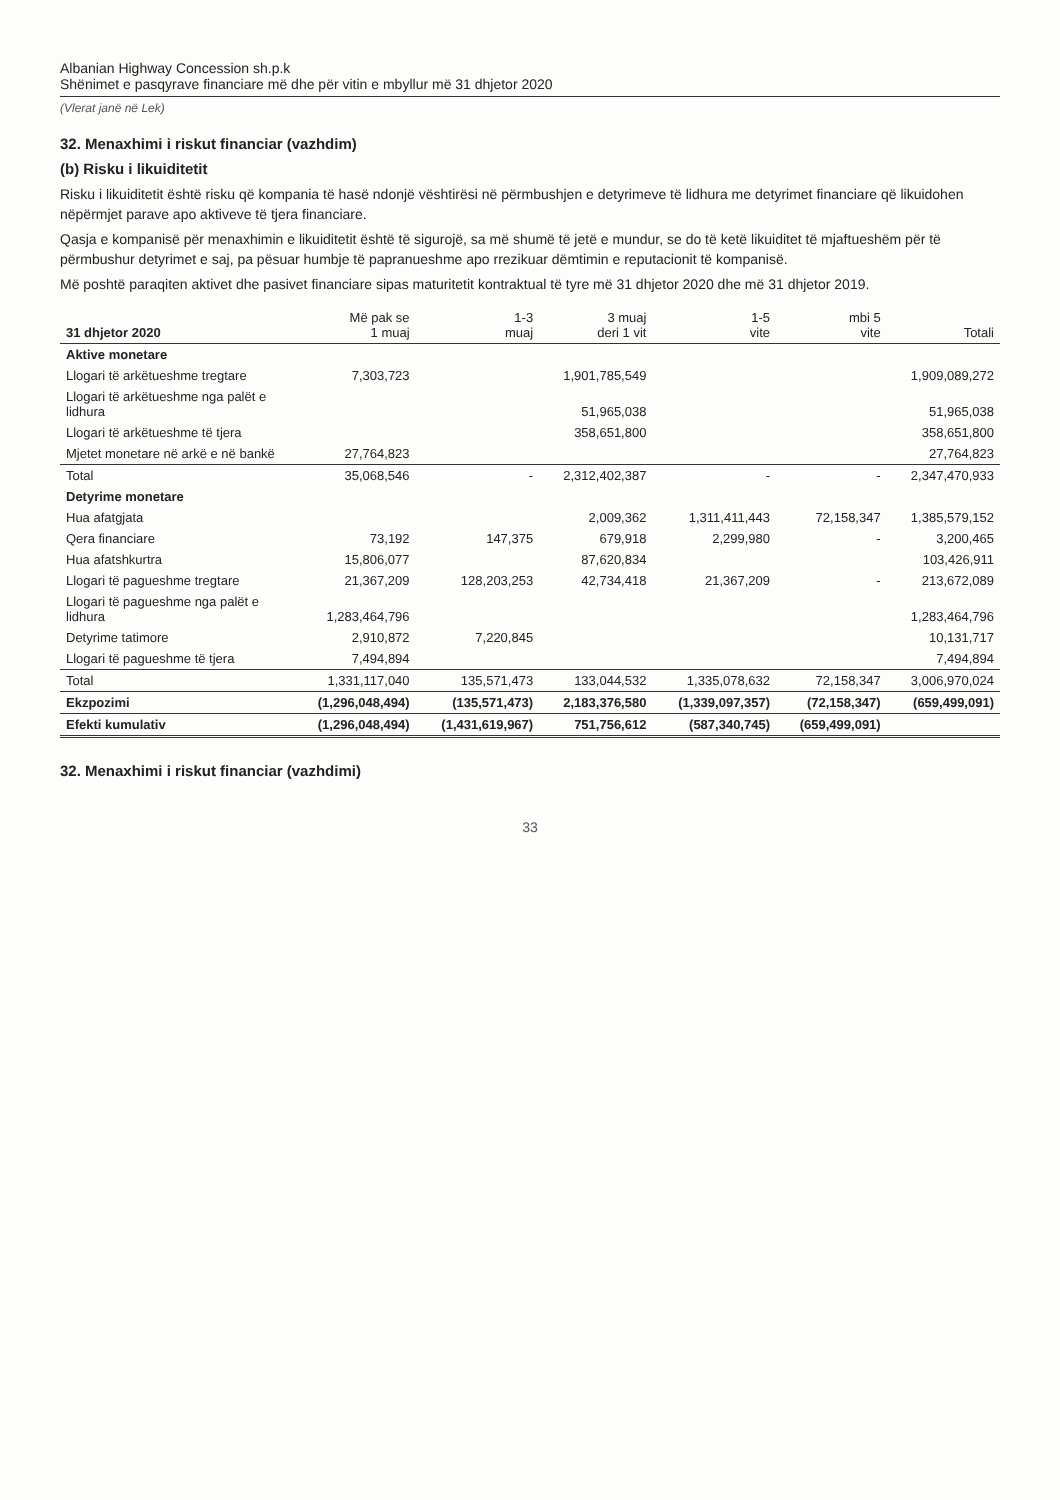Albanian Highway Concession sh.p.k
Shënimet e pasqyrave financiare më dhe për vitin e mbyllur më 31 dhjetor 2020
(Vlerat janë në Lek)
32. Menaxhimi i riskut financiar (vazhdim)
(b) Risku i likuiditetit
Risku i likuiditetit është risku që kompania të hasë ndonjë vështirësi në përmbushjen e detyrimeve të lidhura me detyrimet financiare që likuidohen nëpërmjet parave apo aktiveve të tjera financiare.
Qasja e kompanisë për menaxhimin e likuiditetit është të sigurojë, sa më shumë të jetë e mundur, se do të ketë likuiditet të mjaftueshëm për të përmbushur detyrimet e saj, pa pësuar humbje të papranueshme apo rrezikuar dëmtimin e reputacionit të kompanisë.
Më poshtë paraqiten aktivet dhe pasivet financiare sipas maturitetit kontraktual të tyre më 31 dhjetor 2020 dhe më 31 dhjetor 2019.
| 31 dhjetor 2020 | Më pak se 1 muaj | 1-3 muaj | 3 muaj deri 1 vit | 1-5 vite | mbi 5 vite | Totali |
| --- | --- | --- | --- | --- | --- | --- |
| Aktive monetare | | | | | | |
| Llogari të arkëtueshme tregtare | 7,303,723 | | 1,901,785,549 | | | 1,909,089,272 |
| Llogari të arkëtueshme nga palët e lidhura | | | 51,965,038 | | | 51,965,038 |
| Llogari të arkëtueshme të tjera | | | 358,651,800 | | | 358,651,800 |
| Mjetet monetare në arkë e në bankë | 27,764,823 | | | | | 27,764,823 |
| Total | 35,068,546 | - | 2,312,402,387 | - | - | 2,347,470,933 |
| Detyrime monetare | | | | | | |
| Hua afatgjata | | | 2,009,362 | 1,311,411,443 | 72,158,347 | 1,385,579,152 |
| Qera financiare | 73,192 | 147,375 | 679,918 | 2,299,980 | - | 3,200,465 |
| Hua afatshkurtra | 15,806,077 | | 87,620,834 | | | 103,426,911 |
| Llogari të pagueshme tregtare | 21,367,209 | 128,203,253 | 42,734,418 | 21,367,209 | - | 213,672,089 |
| Llogari të pagueshme nga palët e lidhura | 1,283,464,796 | | | | | 1,283,464,796 |
| Detyrime tatimore | 2,910,872 | 7,220,845 | | | | 10,131,717 |
| Llogari të pagueshme të tjera | 7,494,894 | | | | | 7,494,894 |
| Total | 1,331,117,040 | 135,571,473 | 133,044,532 | 1,335,078,632 | 72,158,347 | 3,006,970,024 |
| Ekzpozimi | (1,296,048,494) | (135,571,473) | 2,183,376,580 | (1,339,097,357) | (72,158,347) | (659,499,091) |
| Efekti kumulativ | (1,296,048,494) | (1,431,619,967) | 751,756,612 | (587,340,745) | (659,499,091) | |
32. Menaxhimi i riskut financiar (vazhdimi)
33